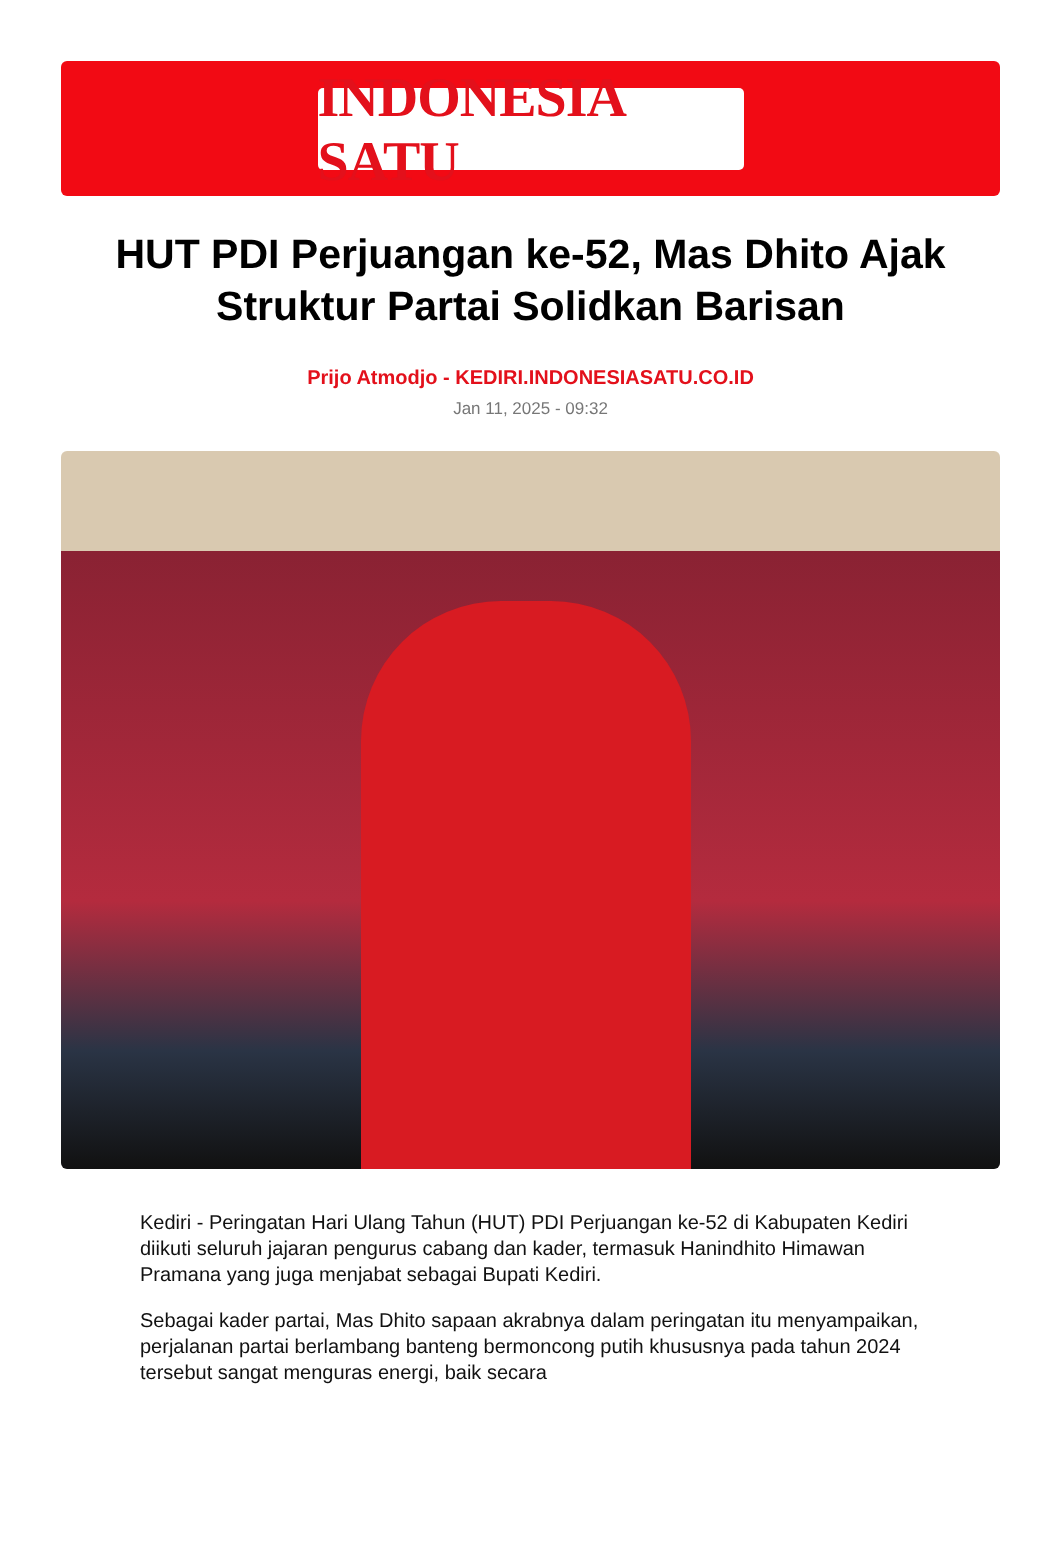INDONESIA SATU
HUT PDI Perjuangan ke-52, Mas Dhito Ajak Struktur Partai Solidkan Barisan
Prijo Atmodjo - KEDIRI.INDONESIASATU.CO.ID
Jan 11, 2025 - 09:32
Kediri - Peringatan Hari Ulang Tahun (HUT) PDI Perjuangan ke-52 di Kabupaten Kediri diikuti seluruh jajaran pengurus cabang dan kader, termasuk Hanindhito Himawan Pramana yang juga menjabat sebagai Bupati Kediri.
Sebagai kader partai, Mas Dhito sapaan akrabnya dalam peringatan itu menyampaikan, perjalanan partai berlambang banteng bermoncong putih khususnya pada tahun 2024 tersebut sangat menguras energi, baik secara